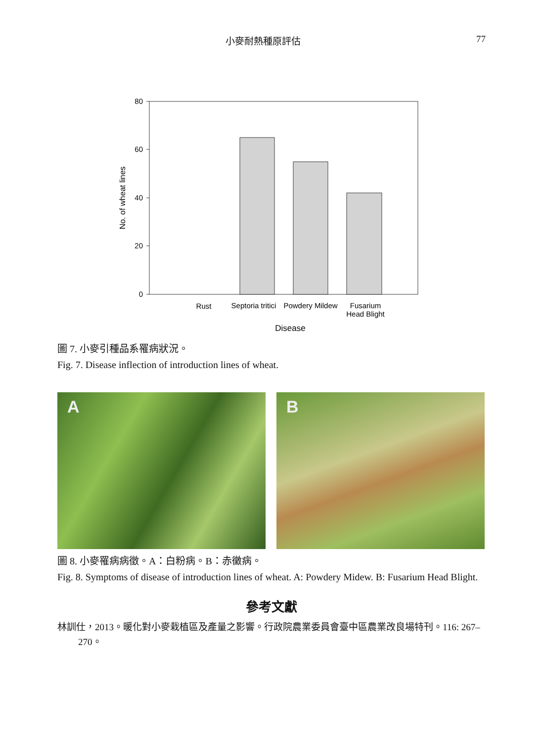小麥耐熱種原評估 77
80
60
40
20
0
Rust
Septoria tritici
Powdery Mildew
Fusarium
Head Blight
Disease
No. of wheat lines
圖 7. 小麥引種品系罹病狀況。
Fig. 7. Disease inflection of introduction lines of wheat.
A B
圖 8. 小麥罹病病徵。A：白粉病。B：赤黴病。
Fig. 8. Symptoms of disease of introduction lines of wheat. A: Powdery Midew. B: Fusarium Head Blight.
參考文獻
林訓仕，2013。暖化對小麥栽植區及產量之影響。行政院農業委員會臺中區農業改良場特刊。116: 267–270。